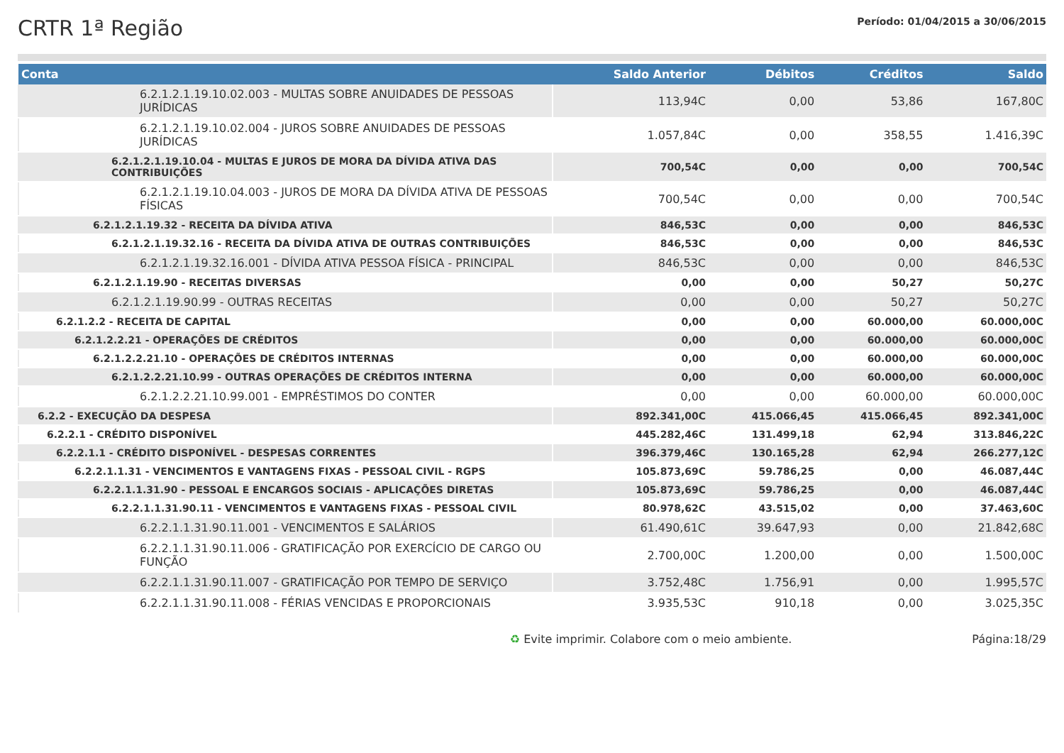CRTR 1ª Região
Período: 01/04/2015 a 30/06/2015
| Conta | Saldo Anterior | Débitos | Créditos | Saldo |
| --- | --- | --- | --- | --- |
| 6.2.1.2.1.19.10.02.003 - MULTAS SOBRE ANUIDADES DE PESSOAS JURÍDICAS | 113,94C | 0,00 | 53,86 | 167,80C |
| 6.2.1.2.1.19.10.02.004 - JUROS SOBRE ANUIDADES DE PESSOAS JURÍDICAS | 1.057,84C | 0,00 | 358,55 | 1.416,39C |
| 6.2.1.2.1.19.10.04 - MULTAS E JUROS DE MORA DA DÍVIDA ATIVA DAS CONTRIBUIÇÕES | 700,54C | 0,00 | 0,00 | 700,54C |
| 6.2.1.2.1.19.10.04.003 - JUROS DE MORA DA DÍVIDA ATIVA DE PESSOAS FÍSICAS | 700,54C | 0,00 | 0,00 | 700,54C |
| 6.2.1.2.1.19.32 - RECEITA DA DÍVIDA ATIVA | 846,53C | 0,00 | 0,00 | 846,53C |
| 6.2.1.2.1.19.32.16 - RECEITA DA DÍVIDA ATIVA DE OUTRAS CONTRIBUIÇÕES | 846,53C | 0,00 | 0,00 | 846,53C |
| 6.2.1.2.1.19.32.16.001 - DÍVIDA ATIVA PESSOA FÍSICA - PRINCIPAL | 846,53C | 0,00 | 0,00 | 846,53C |
| 6.2.1.2.1.19.90 - RECEITAS DIVERSAS | 0,00 | 0,00 | 50,27 | 50,27C |
| 6.2.1.2.1.19.90.99 - OUTRAS RECEITAS | 0,00 | 0,00 | 50,27 | 50,27C |
| 6.2.1.2.2 - RECEITA DE CAPITAL | 0,00 | 0,00 | 60.000,00 | 60.000,00C |
| 6.2.1.2.2.21 - OPERAÇÕES DE CRÉDITOS | 0,00 | 0,00 | 60.000,00 | 60.000,00C |
| 6.2.1.2.2.21.10 - OPERAÇÕES DE CRÉDITOS INTERNAS | 0,00 | 0,00 | 60.000,00 | 60.000,00C |
| 6.2.1.2.2.21.10.99 - OUTRAS OPERAÇÕES DE CRÉDITOS INTERNA | 0,00 | 0,00 | 60.000,00 | 60.000,00C |
| 6.2.1.2.2.21.10.99.001 - EMPRÉSTIMOS DO CONTER | 0,00 | 0,00 | 60.000,00 | 60.000,00C |
| 6.2.2 - EXECUÇÃO DA DESPESA | 892.341,00C | 415.066,45 | 415.066,45 | 892.341,00C |
| 6.2.2.1 - CRÉDITO DISPONÍVEL | 445.282,46C | 131.499,18 | 62,94 | 313.846,22C |
| 6.2.2.1.1 - CRÉDITO DISPONÍVEL - DESPESAS CORRENTES | 396.379,46C | 130.165,28 | 62,94 | 266.277,12C |
| 6.2.2.1.1.31 - VENCIMENTOS E VANTAGENS FIXAS - PESSOAL CIVIL - RGPS | 105.873,69C | 59.786,25 | 0,00 | 46.087,44C |
| 6.2.2.1.1.31.90 - PESSOAL E ENCARGOS SOCIAIS - APLICAÇÕES DIRETAS | 105.873,69C | 59.786,25 | 0,00 | 46.087,44C |
| 6.2.2.1.1.31.90.11 - VENCIMENTOS E VANTAGENS FIXAS - PESSOAL CIVIL | 80.978,62C | 43.515,02 | 0,00 | 37.463,60C |
| 6.2.2.1.1.31.90.11.001 - VENCIMENTOS E SALÁRIOS | 61.490,61C | 39.647,93 | 0,00 | 21.842,68C |
| 6.2.2.1.1.31.90.11.006 - GRATIFICAÇÃO POR EXERCÍCIO DE CARGO OU FUNÇÃO | 2.700,00C | 1.200,00 | 0,00 | 1.500,00C |
| 6.2.2.1.1.31.90.11.007 - GRATIFICAÇÃO POR TEMPO DE SERVIÇO | 3.752,48C | 1.756,91 | 0,00 | 1.995,57C |
| 6.2.2.1.1.31.90.11.008 - FÉRIAS VENCIDAS E PROPORCIONAIS | 3.935,53C | 910,18 | 0,00 | 3.025,35C |
♻ Evite imprimir. Colabore com o meio ambiente. Página:18/29